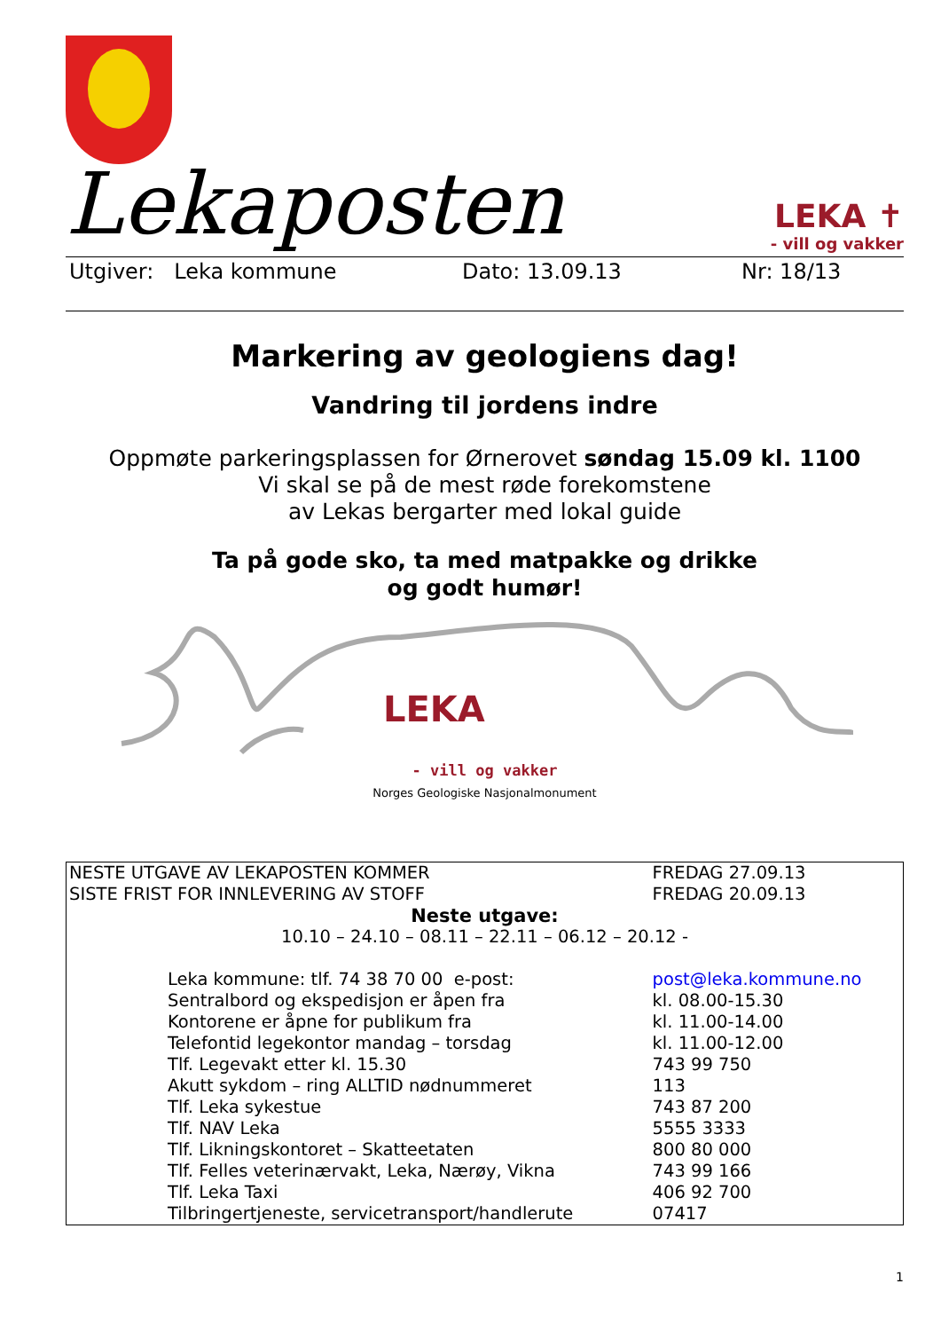Lekaposten
LEKA ✝
- vill og vakker
Utgiver: Leka kommune Dato: 13.09.13 Nr: 18/13
Markering av geologiens dag!
Vandring til jordens indre
Oppmøte parkeringsplassen for Ørnerovet søndag 15.09 kl. 1100
Vi skal se på de mest røde forekomstene
av Lekas bergarter med lokal guide
Ta på gode sko, ta med matpakke og drikke
og godt humør!
LEKA
- vill og vakker
Norges Geologiske Nasjonalmonument
| NESTE UTGAVE AV LEKAPOSTEN KOMMER | | FREDAG 27.09.13 |
| SISTE FRIST FOR INNLEVERING AV STOFF | | FREDAG 20.09.13 |
| Neste utgave: | | |
| 10.10 – 24.10 – 08.11 – 22.11 – 06.12 – 20.12 - | | |
| | Leka kommune: tlf. 74 38 70 00 e-post: | post@leka.kommune.no |
| | Sentralbord og ekspedisjon er åpen fra | kl. 08.00-15.30 |
| | Kontorene er åpne for publikum fra | kl. 11.00-14.00 |
| | Telefontid legekontor mandag – torsdag | kl. 11.00-12.00 |
| | Tlf. Legevakt etter kl. 15.30 | 743 99 750 |
| | Akutt sykdom – ring ALLTID nødnummeret | 113 |
| | Tlf. Leka sykestue | 743 87 200 |
| | Tlf. NAV Leka | 5555 3333 |
| | Tlf. Likningskontoret – Skatteetaten | 800 80 000 |
| | Tlf. Felles veterinærvakt, Leka, Nærøy, Vikna | 743 99 166 |
| | Tlf. Leka Taxi | 406 92 700 |
| | Tilbringertjeneste, servicetransport/handlerute | 07417 |
1